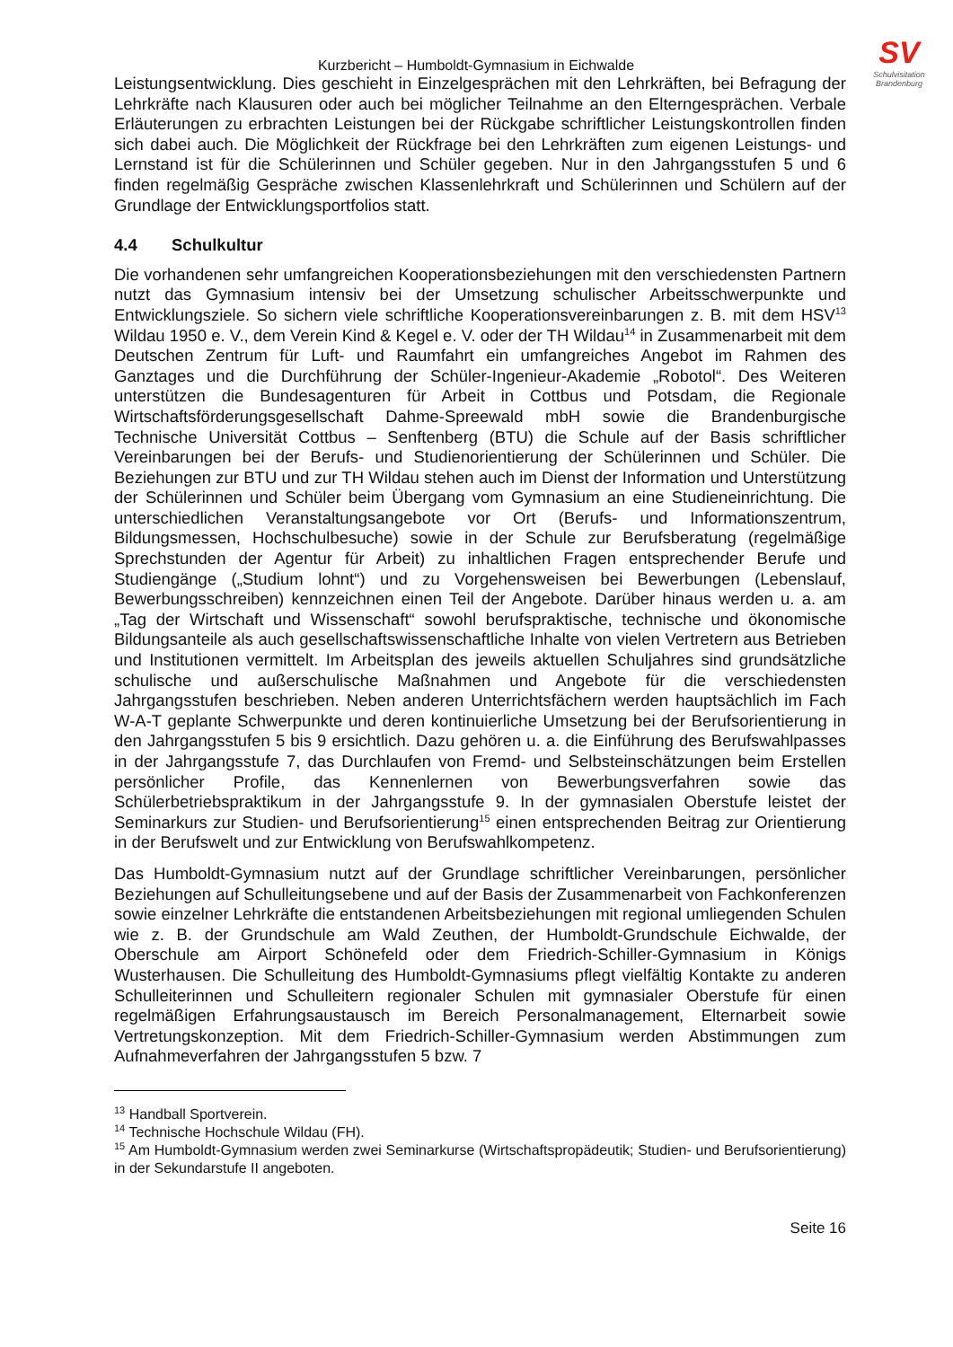SV
Schulvisitation
Brandenburg
Kurzbericht – Humboldt-Gymnasium in Eichwalde
Leistungsentwicklung. Dies geschieht in Einzelgesprächen mit den Lehrkräften, bei Befragung der Lehrkräfte nach Klausuren oder auch bei möglicher Teilnahme an den Elterngesprächen. Verbale Erläuterungen zu erbrachten Leistungen bei der Rückgabe schriftlicher Leistungskontrollen finden sich dabei auch. Die Möglichkeit der Rückfrage bei den Lehrkräften zum eigenen Leistungs- und Lernstand ist für die Schülerinnen und Schüler gegeben. Nur in den Jahrgangsstufen 5 und 6 finden regelmäßig Gespräche zwischen Klassenlehrkraft und Schülerinnen und Schülern auf der Grundlage der Entwicklungsportfolios statt.
4.4 Schulkultur
Die vorhandenen sehr umfangreichen Kooperationsbeziehungen mit den verschiedensten Partnern nutzt das Gymnasium intensiv bei der Umsetzung schulischer Arbeitsschwerpunkte und Entwicklungsziele. So sichern viele schriftliche Kooperationsvereinbarungen z. B. mit dem HSV<sup>13</sup> Wildau 1950 e. V., dem Verein Kind & Kegel e. V. oder der TH Wildau<sup>14</sup> in Zusammenarbeit mit dem Deutschen Zentrum für Luft- und Raumfahrt ein umfangreiches Angebot im Rahmen des Ganztages und die Durchführung der Schüler-Ingenieur-Akademie „Robotol“. Des Weiteren unterstützen die Bundesagenturen für Arbeit in Cottbus und Potsdam, die Regionale Wirtschaftsförderungsgesellschaft Dahme-Spreewald mbH sowie die Brandenburgische Technische Universität Cottbus – Senftenberg (BTU) die Schule auf der Basis schriftlicher Vereinbarungen bei der Berufs- und Studienorientierung der Schülerinnen und Schüler. Die Beziehungen zur BTU und zur TH Wildau stehen auch im Dienst der Information und Unterstützung der Schülerinnen und Schüler beim Übergang vom Gymnasium an eine Studieneinrichtung. Die unterschiedlichen Veranstaltungsangebote vor Ort (Berufs- und Informationszentrum, Bildungsmessen, Hochschulbesuche) sowie in der Schule zur Berufsberatung (regelmäßige Sprechstunden der Agentur für Arbeit) zu inhaltlichen Fragen entsprechender Berufe und Studiengänge („Studium lohnt“) und zu Vorgehensweisen bei Bewerbungen (Lebenslauf, Bewerbungsschreiben) kennzeichnen einen Teil der Angebote. Darüber hinaus werden u. a. am „Tag der Wirtschaft und Wissenschaft“ sowohl berufspraktische, technische und ökonomische Bildungsanteile als auch gesellschaftswissenschaftliche Inhalte von vielen Vertretern aus Betrieben und Institutionen vermittelt. Im Arbeitsplan des jeweils aktuellen Schuljahres sind grundsätzliche schulische und außerschulische Maßnahmen und Angebote für die verschiedensten Jahrgangsstufen beschrieben. Neben anderen Unterrichtsfächern werden hauptsächlich im Fach W-A-T geplante Schwerpunkte und deren kontinuierliche Umsetzung bei der Berufsorientierung in den Jahrgangsstufen 5 bis 9 ersichtlich. Dazu gehören u. a. die Einführung des Berufswahlpasses in der Jahrgangsstufe 7, das Durchlaufen von Fremd- und Selbsteinschätzungen beim Erstellen persönlicher Profile, das Kennenlernen von Bewerbungsverfahren sowie das Schülerbetriebspraktikum in der Jahrgangsstufe 9. In der gymnasialen Oberstufe leistet der Seminarkurs zur Studien- und Berufsorientierung<sup>15</sup> einen entsprechenden Beitrag zur Orientierung in der Berufswelt und zur Entwicklung von Berufswahlkompetenz.
Das Humboldt-Gymnasium nutzt auf der Grundlage schriftlicher Vereinbarungen, persönlicher Beziehungen auf Schulleitungsebene und auf der Basis der Zusammenarbeit von Fachkonferenzen sowie einzelner Lehrkräfte die entstandenen Arbeitsbeziehungen mit regional umliegenden Schulen wie z. B. der Grundschule am Wald Zeuthen, der Humboldt-Grundschule Eichwalde, der Oberschule am Airport Schönefeld oder dem Friedrich-Schiller-Gymnasium in Königs Wusterhausen. Die Schulleitung des Humboldt-Gymnasiums pflegt vielfältig Kontakte zu anderen Schulleiterinnen und Schulleitern regionaler Schulen mit gymnasialer Oberstufe für einen regelmäßigen Erfahrungsaustausch im Bereich Personalmanagement, Elternarbeit sowie Vertretungskonzeption. Mit dem Friedrich-Schiller-Gymnasium werden Abstimmungen zum Aufnahmeverfahren der Jahrgangsstufen 5 bzw. 7
<sup>13</sup> Handball Sportverein.
<sup>14</sup> Technische Hochschule Wildau (FH).
<sup>15</sup> Am Humboldt-Gymnasium werden zwei Seminarkurse (Wirtschaftspropädeutik; Studien- und Berufsorientierung) in der Sekundarstufe II angeboten.
Seite 16